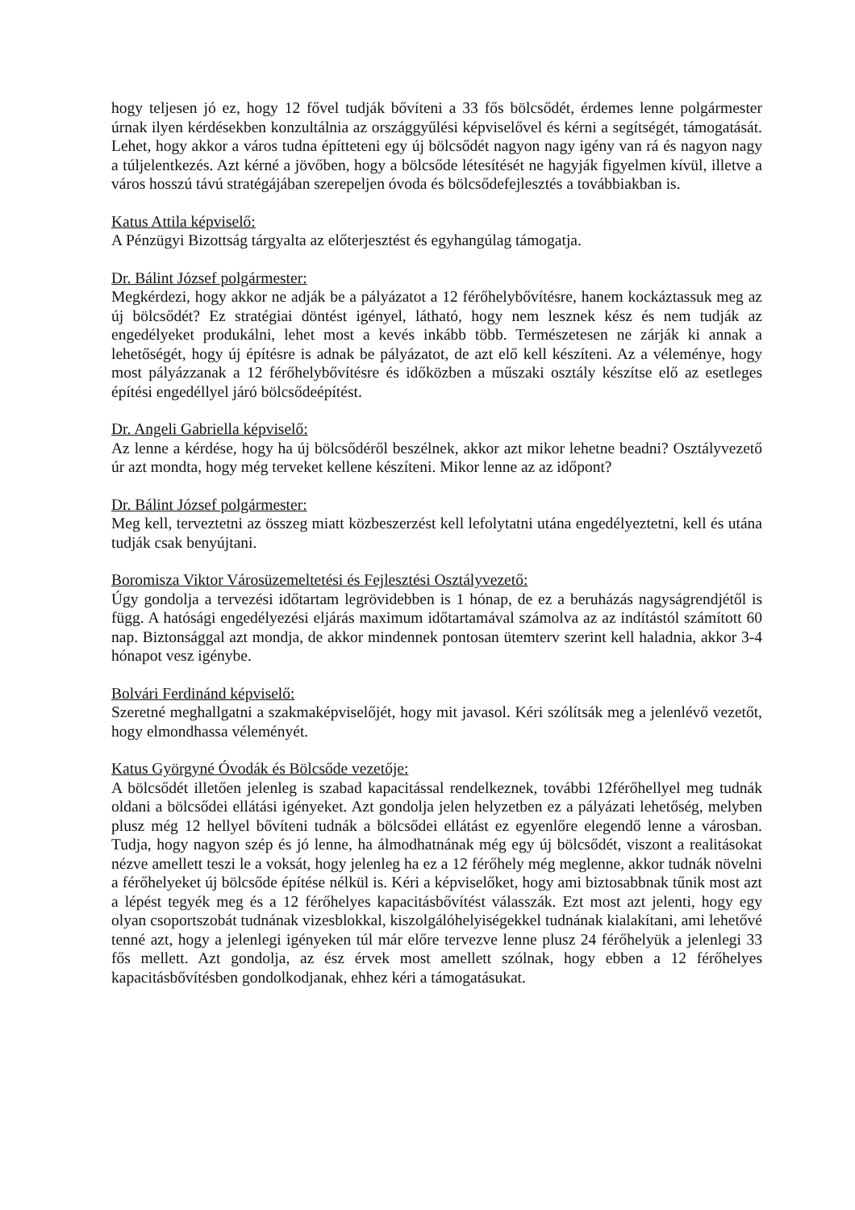hogy teljesen jó ez, hogy 12 fővel tudják bővíteni a 33 fős bölcsődét, érdemes lenne polgármester úrnak ilyen kérdésekben konzultálnia az országgyűlési képviselővel és kérni a segítségét, támogatását. Lehet, hogy akkor a város tudna építteteni egy új bölcsődét nagyon nagy igény van rá és nagyon nagy a túljelentkezés. Azt kérné a jövőben, hogy a bölcsőde létesítését ne hagyják figyelmen kívül, illetve a város hosszú távú stratégájában szerepeljen óvoda és bölcsődefejlesztés a továbbiakban is.
Katus Attila képviselő:
A Pénzügyi Bizottság tárgyalta az előterjesztést és egyhangúlag támogatja.
Dr. Bálint József polgármester:
Megkérdezi, hogy akkor ne adják be a pályázatot a 12 férőhelybővítésre, hanem kockáztassuk meg az új bölcsődét? Ez stratégiai döntést igényel, látható, hogy nem lesznek kész és nem tudják az engedélyeket produkálni, lehet most a kevés inkább több. Természetesen ne zárják ki annak a lehetőségét, hogy új építésre is adnak be pályázatot, de azt elő kell készíteni. Az a véleménye, hogy most pályázzanak a 12 férőhelybővítésre és időközben a műszaki osztály készítse elő az esetleges építési engedéllyel járó bölcsődeépítést.
Dr. Angeli Gabriella képviselő:
Az lenne a kérdése, hogy ha új bölcsődéről beszélnek, akkor azt mikor lehetne beadni? Osztályvezető úr azt mondta, hogy még terveket kellene készíteni. Mikor lenne az az időpont?
Dr. Bálint József polgármester:
Meg kell, terveztetni az összeg miatt közbeszerzést kell lefolytatni utána engedélyeztetni, kell és utána tudják csak benyújtani.
Boromisza Viktor Városüzemeltetési és Fejlesztési Osztályvezető:
Úgy gondolja a tervezési időtartam legrövidebben is 1 hónap, de ez a beruházás nagyságrendjétől is függ. A hatósági engedélyezési eljárás maximum időtartamával számolva az az indítástól számított 60 nap. Biztonsággal azt mondja, de akkor mindennek pontosan ütemterv szerint kell haladnia, akkor 3-4 hónapot vesz igénybe.
Bolvári Ferdinánd képviselő:
Szeretné meghallgatni a szakmaképviselőjét, hogy mit javasol. Kéri szólítsák meg a jelenlévő vezetőt, hogy elmondhassa véleményét.
Katus Györgyné Óvodák és Bölcsőde vezetője:
A bölcsődét illetően jelenleg is szabad kapacitással rendelkeznek, további 12férőhellyel meg tudnák oldani a bölcsődei ellátási igényeket. Azt gondolja jelen helyzetben ez a pályázati lehetőség, melyben plusz még 12 hellyel bővíteni tudnák a bölcsődei ellátást ez egyenlőre elegendő lenne a városban. Tudja, hogy nagyon szép és jó lenne, ha álmodhatnának még egy új bölcsődét, viszont a realitásokat nézve amellett teszi le a voksát, hogy jelenleg ha ez a 12 férőhely még meglenne, akkor tudnák növelni a férőhelyeket új bölcsőde építése nélkül is. Kéri a képviselőket, hogy ami biztosabbnak tűnik most azt a lépést tegyék meg és a 12 férőhelyes kapacitásbővítést válasszák. Ezt most azt jelenti, hogy egy olyan csoportszobát tudnának vizesblokkal, kiszolgálóhelyiségekkel tudnának kialakítani, ami lehetővé tenné azt, hogy a jelenlegi igényeken túl már előre tervezve lenne plusz 24 férőhelyük a jelenlegi 33 fős mellett. Azt gondolja, az ész érvek most amellett szólnak, hogy ebben a 12 férőhelyes kapacitásbővítésben gondolkodjanak, ehhez kéri a támogatásukat.